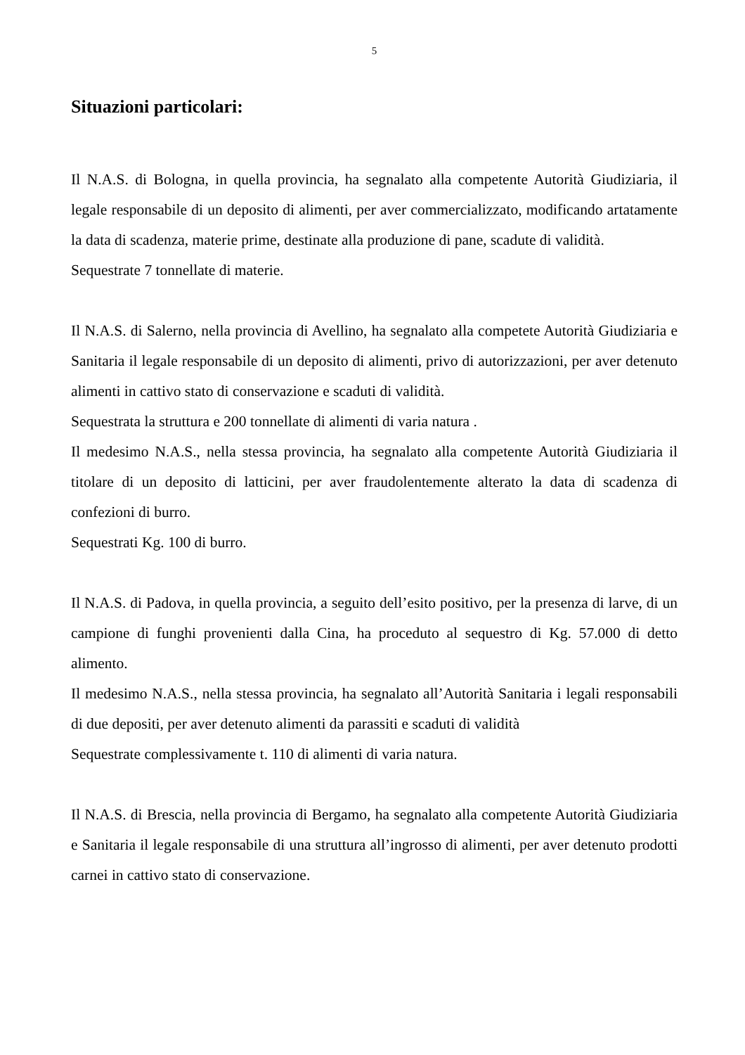5
Situazioni particolari:
Il N.A.S. di Bologna, in quella provincia, ha segnalato alla competente Autorità Giudiziaria, il legale responsabile di un deposito di alimenti, per aver commercializzato, modificando artatamente la data di scadenza, materie prime, destinate alla produzione di pane, scadute di validità.
Sequestrate 7 tonnellate di materie.
Il N.A.S. di Salerno, nella provincia di Avellino, ha segnalato alla competete Autorità Giudiziaria e Sanitaria il legale responsabile di un deposito di alimenti, privo di autorizzazioni, per aver detenuto alimenti in cattivo stato di conservazione e scaduti di validità.
Sequestrata la struttura e 200 tonnellate di alimenti di varia natura .
Il medesimo N.A.S., nella stessa provincia, ha segnalato alla competente Autorità Giudiziaria il titolare di un deposito di latticini, per aver fraudolentemente alterato la data di scadenza di confezioni di burro.
Sequestrati Kg. 100 di burro.
Il N.A.S. di Padova, in quella provincia, a seguito dell’esito positivo, per la presenza di larve, di un campione di funghi provenienti dalla Cina, ha proceduto al sequestro di Kg. 57.000 di detto alimento.
Il medesimo N.A.S., nella stessa provincia, ha segnalato all’Autorità Sanitaria i legali responsabili di due depositi, per aver detenuto alimenti da parassiti e scaduti di validità
Sequestrate complessivamente t. 110 di alimenti di varia natura.
Il N.A.S. di Brescia, nella provincia di Bergamo, ha segnalato alla competente Autorità Giudiziaria e Sanitaria il legale responsabile di una struttura all’ingrosso di alimenti, per aver detenuto prodotti carnei in cattivo stato di conservazione.